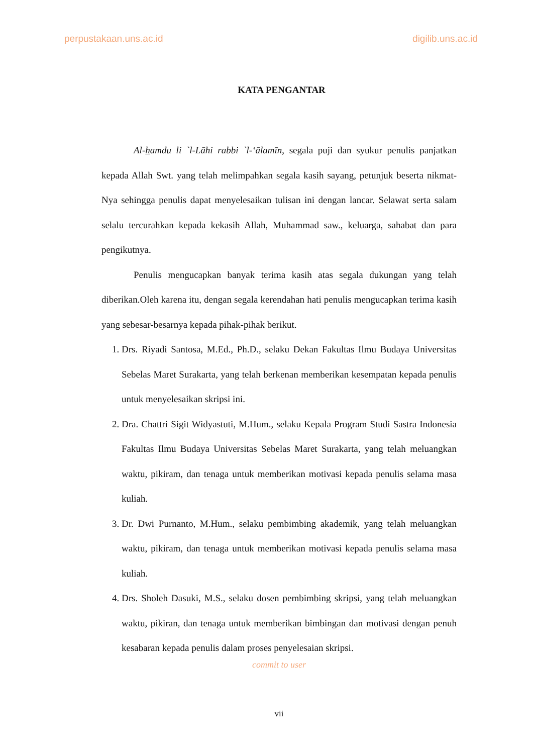perpustakaan.uns.ac.id digilib.uns.ac.id
KATA PENGANTAR
Al-hamdu li `l-Lāhi rabbi `l-‘ālamīn, segala puji dan syukur penulis panjatkan kepada Allah Swt. yang telah melimpahkan segala kasih sayang, petunjuk beserta nikmat-Nya sehingga penulis dapat menyelesaikan tulisan ini dengan lancar. Selawat serta salam selalu tercurahkan kepada kekasih Allah, Muhammad saw., keluarga, sahabat dan para pengikutnya.
Penulis mengucapkan banyak terima kasih atas segala dukungan yang telah diberikan.Oleh karena itu, dengan segala kerendahan hati penulis mengucapkan terima kasih yang sebesar-besarnya kepada pihak-pihak berikut.
1. Drs. Riyadi Santosa, M.Ed., Ph.D., selaku Dekan Fakultas Ilmu Budaya Universitas Sebelas Maret Surakarta, yang telah berkenan memberikan kesempatan kepada penulis untuk menyelesaikan skripsi ini.
2. Dra. Chattri Sigit Widyastuti, M.Hum., selaku Kepala Program Studi Sastra Indonesia Fakultas Ilmu Budaya Universitas Sebelas Maret Surakarta, yang telah meluangkan waktu, pikiram, dan tenaga untuk memberikan motivasi kepada penulis selama masa kuliah.
3. Dr. Dwi Purnanto, M.Hum., selaku pembimbing akademik, yang telah meluangkan waktu, pikiram, dan tenaga untuk memberikan motivasi kepada penulis selama masa kuliah.
4. Drs. Sholeh Dasuki, M.S., selaku dosen pembimbing skripsi, yang telah meluangkan waktu, pikiran, dan tenaga untuk memberikan bimbingan dan motivasi dengan penuh kesabaran kepada penulis dalam proses penyelesaian skripsi.
commit to user
vii